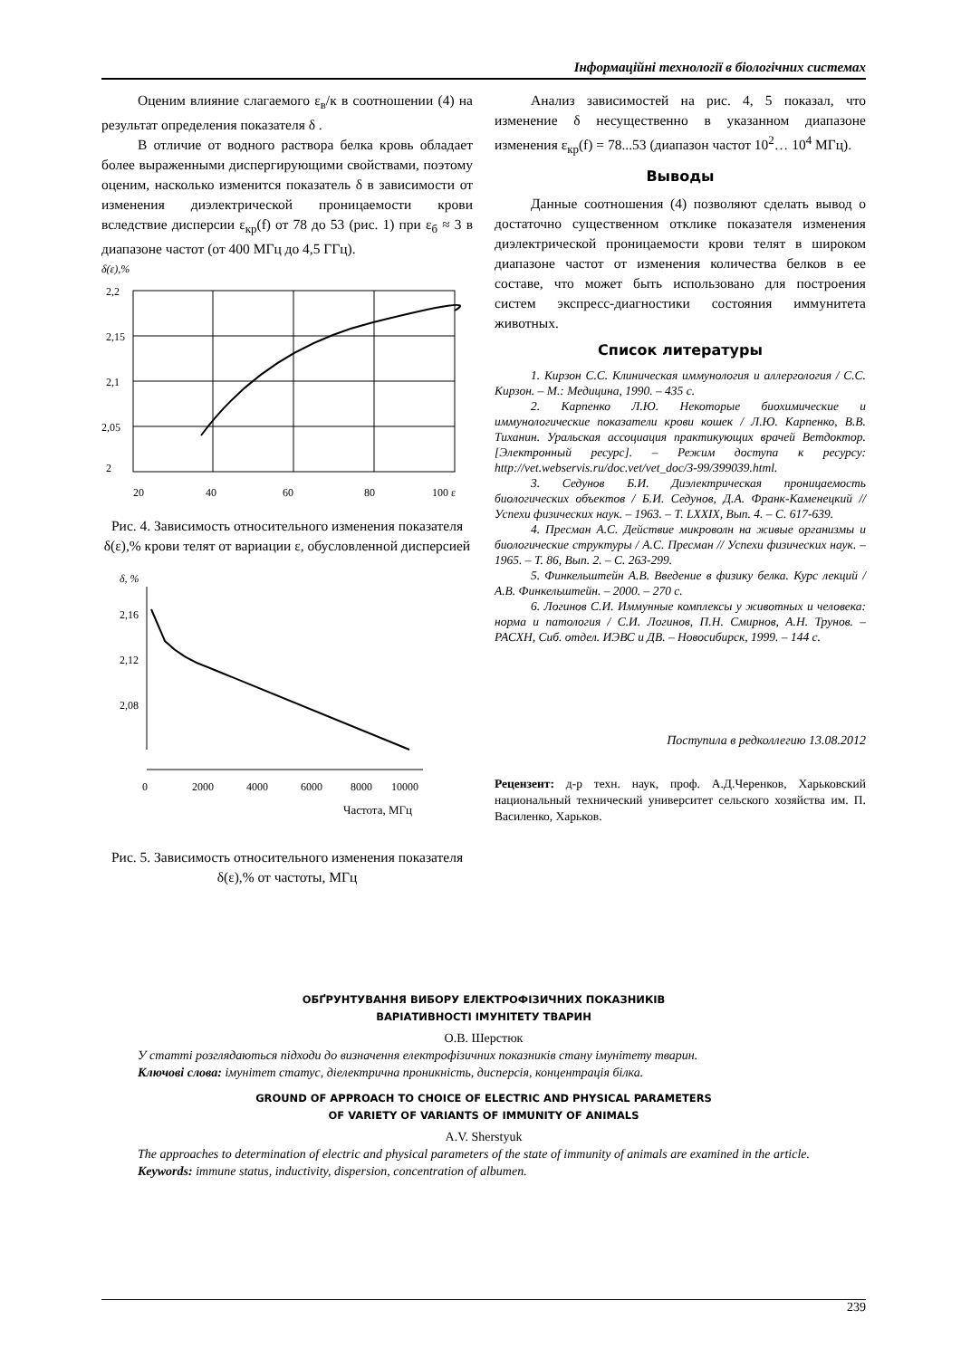Інформаційні технології в біологічних системах
Оценим влияние слагаемого ε<sub>в</sub>/к в соотношении (4) на результат определения показателя δ .
В отличие от водного раствора белка кровь обладает более выраженными диспергирующими свойствами, поэтому оценим, насколько изменится показатель δ в зависимости от изменения диэлектрической проницаемости крови вследствие дисперсии ε<sub>кр</sub>(f) от 78 до 53 (рис. 1) при ε<sub>б</sub> ≈ 3 в диапазоне частот (от 400 МГц до 4,5 ГГц).
δ(ε),%
2,2
2,15
2,1
2,05
2
20
40
60
80
100 ε
Рис. 4. Зависимость относительного изменения показателя δ(ε),% крови телят от вариации ε, обусловленной дисперсией
δ, %
2,16
2,12
2,08
0
2000
4000
6000
8000
10000
Частота, МГц
Рис. 5. Зависимость относительного изменения показателя δ(ε),% от частоты, МГц
Анализ зависимостей на рис. 4, 5 показал, что изменение δ несущественно в указанном диапазоне изменения ε<sub>кр</sub>(f) = 78...53 (диапазон частот 10<sup>2</sup>… 10<sup>4</sup> МГц).
Выводы
Данные соотношения (4) позволяют сделать вывод о достаточно существенном отклике показателя изменения диэлектрической проницаемости крови телят в широком диапазоне частот от изменения количества белков в ее составе, что может быть использовано для построения систем экспресс-диагностики состояния иммунитета животных.
Список литературы
1. Кирзон С.С. Клиническая иммунология и аллергология / С.С. Кирзон. – М.: Медицина, 1990. – 435 с.
2. Карпенко Л.Ю. Некоторые биохимические и иммунологические показатели крови кошек / Л.Ю. Карпенко, В.В. Тиханин. Уральская ассоциация практикующих врачей Ветдоктор. [Электронный ресурс]. – Режим доступа к ресурсу: http://vet.webservis.ru/doc.vet/vet_doc/3-99/399039.html.
3. Седунов Б.И. Диэлектрическая проницаемость биологических объектов / Б.И. Седунов, Д.А. Франк-Каменецкий // Успехи физических наук. – 1963. – Т. LXXIX, Вып. 4. – С. 617-639.
4. Пресман А.С. Действие микроволн на живые организмы и биологические структуры / А.С. Пресман // Успехи физических наук. – 1965. – Т. 86, Вып. 2. – С. 263-299.
5. Финкельштейн А.В. Введение в физику белка. Курс лекций / А.В. Финкельштейн. – 2000. – 270 с.
6. Логинов С.И. Иммунные комплексы у животных и человека: норма и патология / С.И. Логинов, П.Н. Смирнов, А.Н. Трунов. – РАСХН, Сиб. отдел. ИЭВС и ДВ. – Новосибирск, 1999. – 144 с.
Поступила в редколлегию 13.08.2012
Рецензент: д-р техн. наук, проф. А.Д.Черенков, Харьковский национальный технический университет сельского хозяйства им. П. Василенко, Харьков.
ОБҐРУНТУВАННЯ ВИБОРУ ЕЛЕКТРОФІЗИЧНИХ ПОКАЗНИКІВ
ВАРІАТИВНОСТІ ІМУНІТЕТУ ТВАРИН
О.В. Шерстюк
У статті розглядаються підходи до визначення електрофізичних показників стану імунітету тварин.
Ключові слова: імунітет статус, діелектрична проникність, дисперсія, концентрація білка.
GROUND OF APPROACH TO CHOICE OF ELECTRIC AND PHYSICAL PARAMETERS
OF VARIETY OF VARIANTS OF IMMUNITY OF ANIMALS
A.V. Sherstyuk
The approaches to determination of electric and physical parameters of the state of immunity of animals are examined in the article.
Keywords: immune status, inductivity, dispersion, concentration of albumen.
239